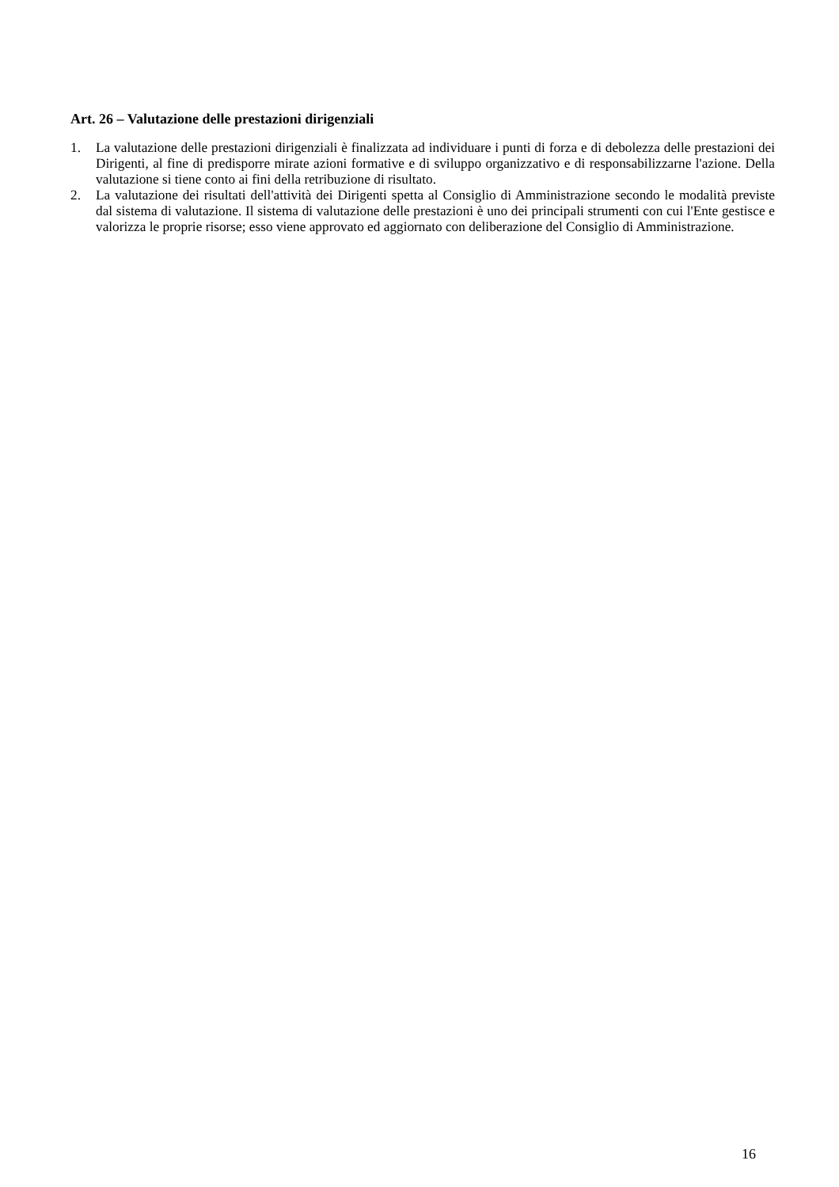Art. 26 – Valutazione delle prestazioni dirigenziali
1. La valutazione delle prestazioni dirigenziali è finalizzata ad individuare i punti di forza e di debolezza delle prestazioni dei Dirigenti, al fine di predisporre mirate azioni formative e di sviluppo organizzativo e di responsabilizzarne l'azione. Della valutazione si tiene conto ai fini della retribuzione di risultato.
2. La valutazione dei risultati dell'attività dei Dirigenti spetta al Consiglio di Amministrazione secondo le modalità previste dal sistema di valutazione. Il sistema di valutazione delle prestazioni è uno dei principali strumenti con cui l'Ente gestisce e valorizza le proprie risorse; esso viene approvato ed aggiornato con deliberazione del Consiglio di Amministrazione.
16